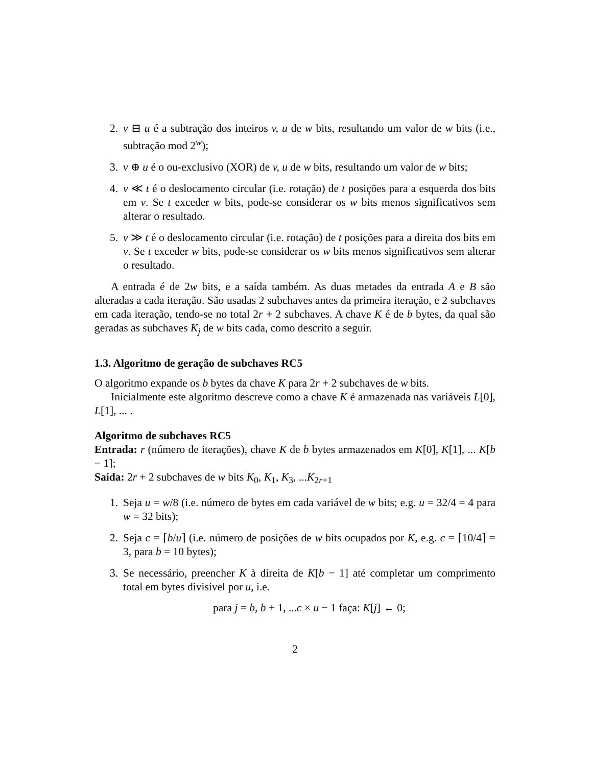2. v ⊟ u é a subtração dos inteiros v, u de w bits, resultando um valor de w bits (i.e., subtração mod 2<sup>w</sup>);
3. v ⊕ u é o ou-exclusivo (XOR) de v, u de w bits, resultando um valor de w bits;
4. v ≪ t é o deslocamento circular (i.e. rotação) de t posições para a esquerda dos bits em v. Se t exceder w bits, pode-se considerar os w bits menos significativos sem alterar o resultado.
5. v ≫ t é o deslocamento circular (i.e. rotação) de t posições para a direita dos bits em v. Se t exceder w bits, pode-se considerar os w bits menos significativos sem alterar o resultado.
A entrada é de 2w bits, e a saída também. As duas metades da entrada A e B são alteradas a cada iteração. São usadas 2 subchaves antes da primeira iteração, e 2 subchaves em cada iteração, tendo-se no total 2r + 2 subchaves. A chave K é de b bytes, da qual são geradas as subchaves K<sub>j</sub> de w bits cada, como descrito a seguir.
1.3. Algoritmo de geração de subchaves RC5
O algoritmo expande os b bytes da chave K para 2r + 2 subchaves de w bits.
Inicialmente este algoritmo descreve como a chave K é armazenada nas variáveis L[0], L[1], ... .
Algoritmo de subchaves RC5
Entrada: r (número de iterações), chave K de b bytes armazenados em K[0], K[1], ... K[b − 1];
Saída: 2r + 2 subchaves de w bits K<sub>0</sub>, K<sub>1</sub>, K<sub>3</sub>, ...K<sub>2r+1</sub>
1. Seja u = w/8 (i.e. número de bytes em cada variável de w bits; e.g. u = 32/4 = 4 para w = 32 bits);
2. Seja c = ⌈b/u⌉ (i.e. número de posições de w bits ocupados por K, e.g. c = ⌈10/4⌉ = 3, para b = 10 bytes);
3. Se necessário, preencher K à direita de K[b − 1] até completar um comprimento total em bytes divisível por u, i.e.
para j = b, b + 1, ...c × u − 1 faça: K[j] ← 0;
2